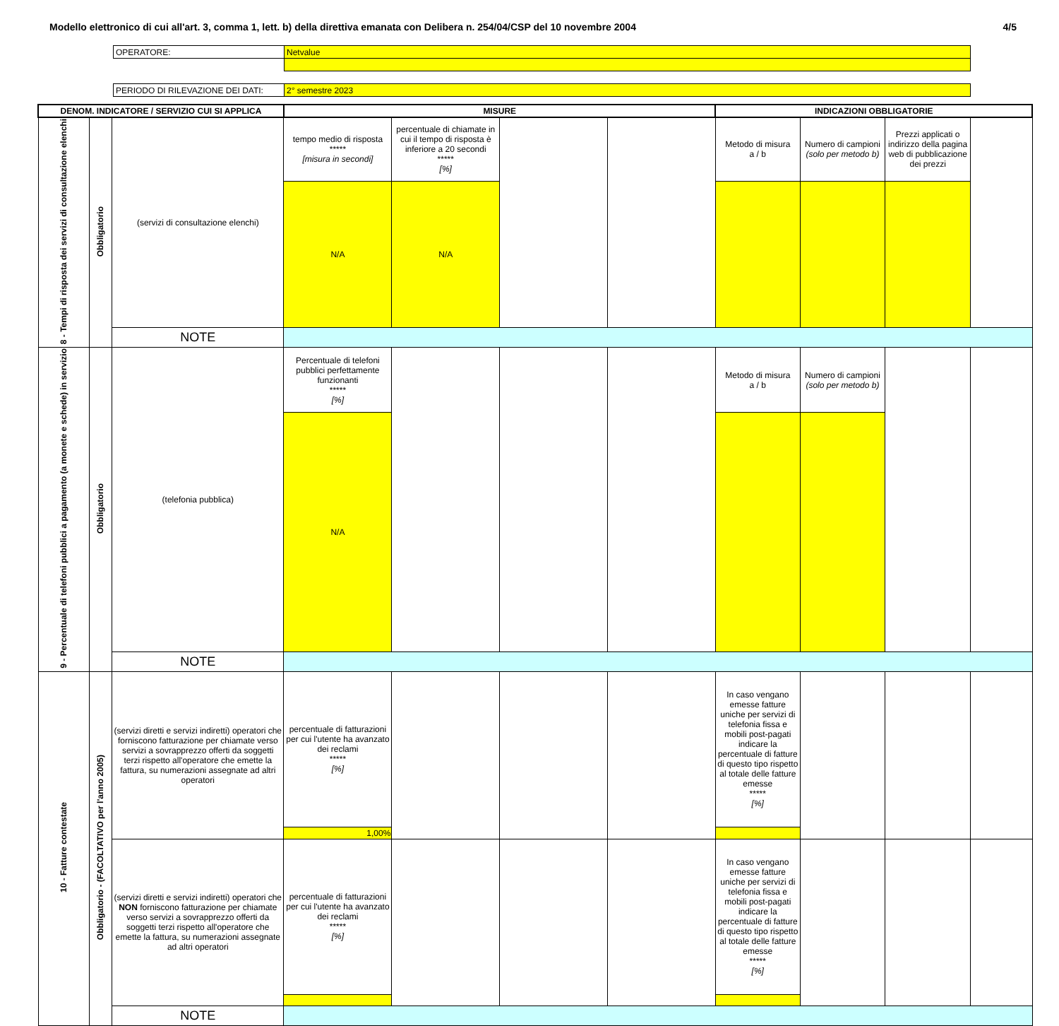Modello elettronico di cui all'art. 3, comma 1, lett. b) della direttiva emanata con Delibera n. 254/04/CSP del 10 novembre 2004 4/5
| OPERATORE: | Netvalue |
| PERIODO DI RILEVAZIONE DEI DATI: | 2° semestre 2023 |
| DENOM. INDICATORE / SERVIZIO CUI SI APPLICA | | | MISURE | | | | INDICAZIONI OBBLIGATORIE | | | |
| --- | --- | --- | --- | --- | --- | --- | --- | --- | --- | --- |
| 8 - Tempi di risposta dei servizi di consultazione elenchi | Obbligatorio | (servizi di consultazione elenchi) | tempo medio di risposta ***** [misura in secondi] | percentuale di chiamate in cui il tempo di risposta è inferiore a 20 secondi ***** [%] | | | Metodo di misura a / b | Numero di campioni (solo per metodo b) | Prezzi applicati o indirizzo della pagina web di pubblicazione dei prezzi | |
| | | | N/A | N/A | | | | | | |
| | | NOTE | | | | | | | | |
| 9 - Percentuale di telefoni pubblici a pagamento (a monete e schede) in servizio | Obbligatorio | (telefonia pubblica) | Percentuale di telefoni pubblici perfettamente funzionanti ***** [%] | | | | Metodo di misura a / b | Numero di campioni (solo per metodo b) | | |
| | | | N/A | | | | | | | |
| | | NOTE | | | | | | | | |
| 10 - Fatture contestate | Obbligatorio - (FACOLTATIVO per l'anno 2005) | (servizi diretti e servizi indiretti) operatori che forniscono fatturazione per chiamate verso servizi a sovrapprezzo offerti da soggetti terzi rispetto all'operatore che emette la fattura, su numerazioni assegnate ad altri operatori | percentuale di fatturazioni per cui l'utente ha avanzato dei reclami ***** [%] | | | | In caso vengano emesse fatture uniche per servizi di telefonia fissa e mobili post-pagati indicare la percentuale di fatture di questo tipo rispetto al totale delle fatture emesse ***** [%] | | | |
| | | | 1,00% | | | | | | | |
| | | (servizi diretti e servizi indiretti) operatori che NON forniscono fatturazione per chiamate verso servizi a sovrapprezzo offerti da soggetti terzi rispetto all'operatore che emette la fattura, su numerazioni assegnate ad altri operatori | percentuale di fatturazioni per cui l'utente ha avanzato dei reclami ***** [%] | | | | In caso vengano emesse fatture uniche per servizi di telefonia fissa e mobili post-pagati indicare la percentuale di fatture di questo tipo rispetto al totale delle fatture emesse ***** [%] | | | |
| | | NOTE | | | | | | | | |